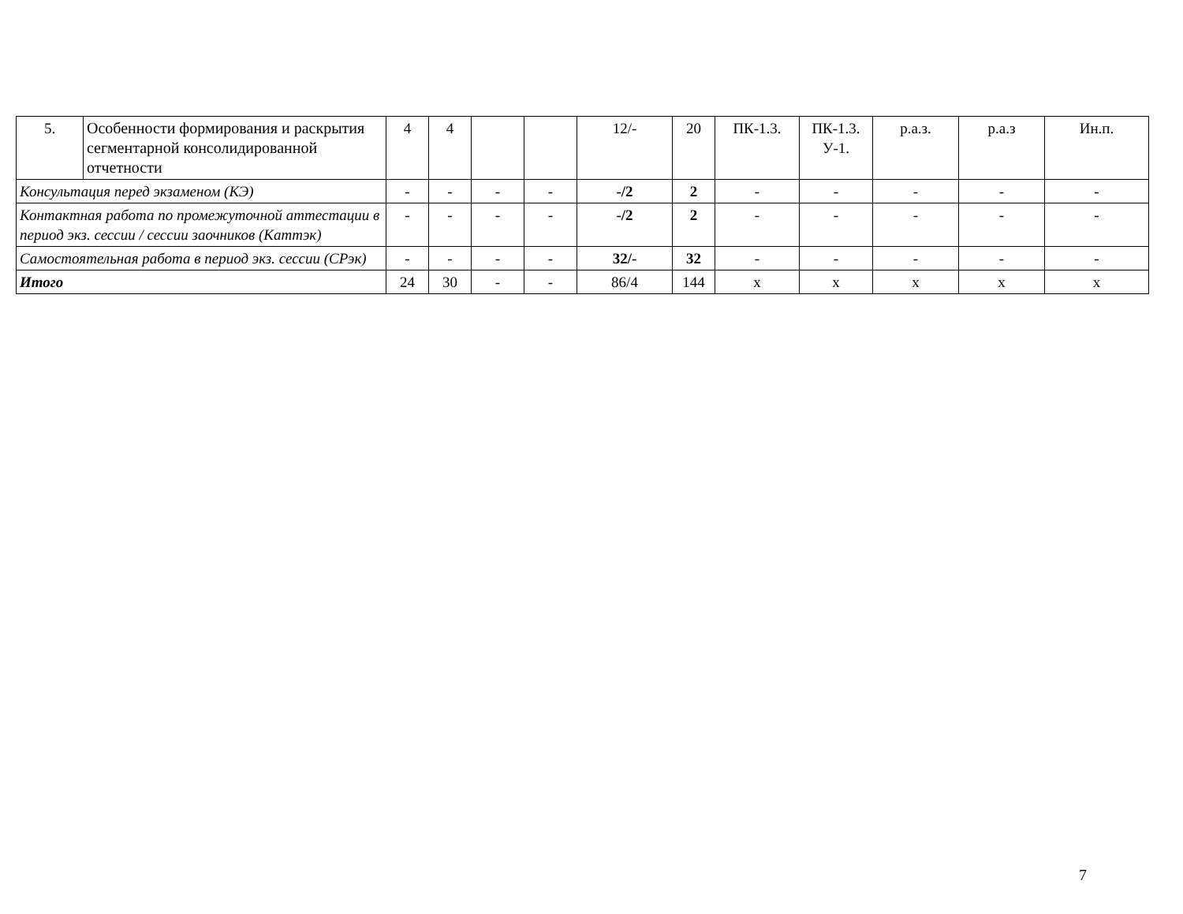| 5. | Особенности формирования и раскрытия сегментарной консолидированной отчетности | 4 | 4 | | | 12/- | 20 | ПК-1.3. | ПК-1.3. У-1. | р.а.з. | р.а.з | Ин.п. |
| Консультация перед экзаменом (КЭ) | | - | - | - | - | -/2 | 2 | - | - | - | - | - |
| Контактная работа по промежуточной аттестации в период экз. сессии / сессии заочников (Каттэк) | | - | - | - | - | -/2 | 2 | - | - | - | - | - |
| Самостоятельная работа в период экз. сессии (СРэк) | | - | - | - | - | 32/- | 32 | - | - | - | - | - |
| Итого | | 24 | 30 | - | - | 86/4 | 144 | х | х | х | х | х |
7